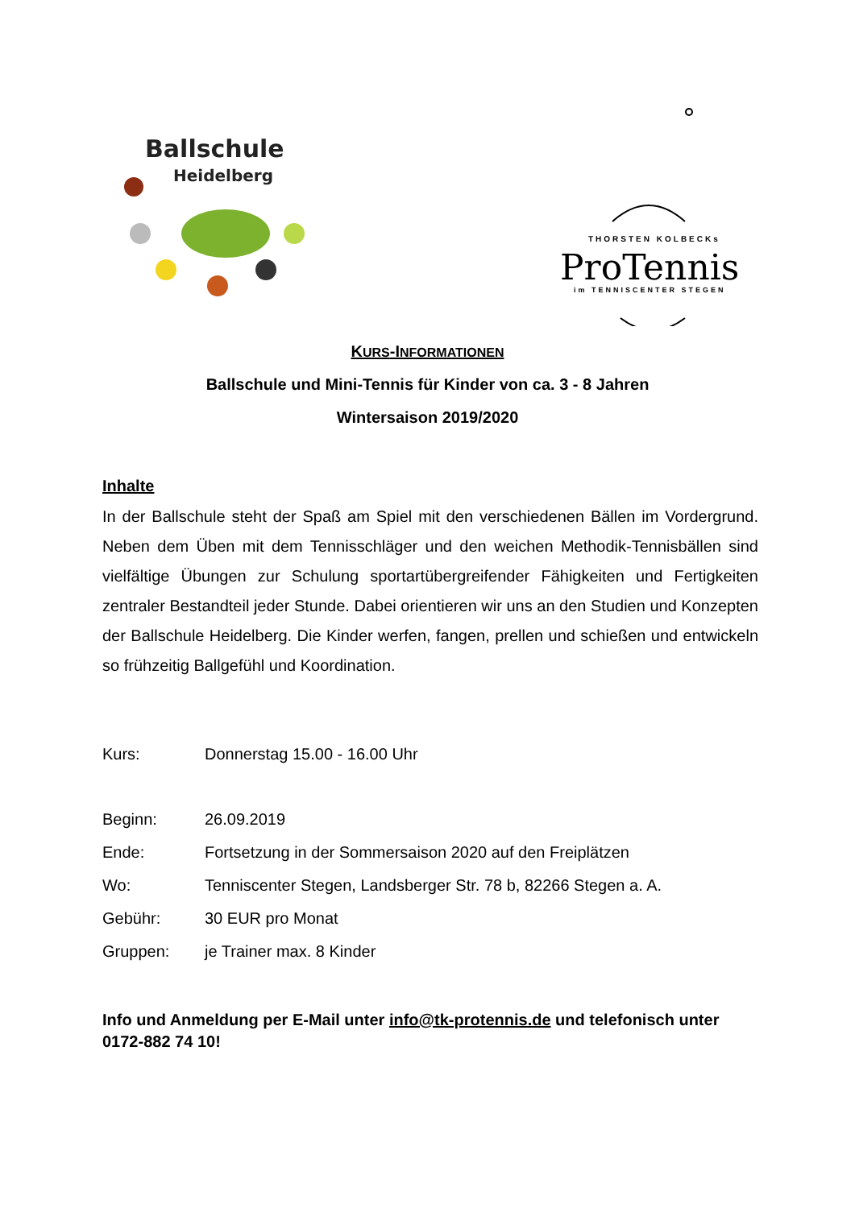Ballschule
Heidelberg
THORSTEN KOLBECKs
ProTennis
im TENNISCENTER STEGEN
KURS-INFORMATIONEN
Ballschule und Mini-Tennis für Kinder von ca. 3 - 8 Jahren
Wintersaison 2019/2020
Inhalte
In der Ballschule steht der Spaß am Spiel mit den verschiedenen Bällen im Vordergrund. Neben dem Üben mit dem Tennisschläger und den weichen Methodik-Tennisbällen sind vielfältige Übungen zur Schulung sportartübergreifender Fähigkeiten und Fertigkeiten zentraler Bestandteil jeder Stunde. Dabei orientieren wir uns an den Studien und Konzepten der Ballschule Heidelberg. Die Kinder werfen, fangen, prellen und schießen und entwickeln so frühzeitig Ballgefühl und Koordination.
Kurs: Donnerstag 15.00 - 16.00 Uhr
Beginn: 26.09.2019
Ende: Fortsetzung in der Sommersaison 2020 auf den Freiplätzen
Wo: Tenniscenter Stegen, Landsberger Str. 78 b, 82266 Stegen a. A.
Gebühr: 30 EUR pro Monat
Gruppen: je Trainer max. 8 Kinder
Info und Anmeldung per E-Mail unter info@tk-protennis.de und telefonisch unter 0172-882 74 10!